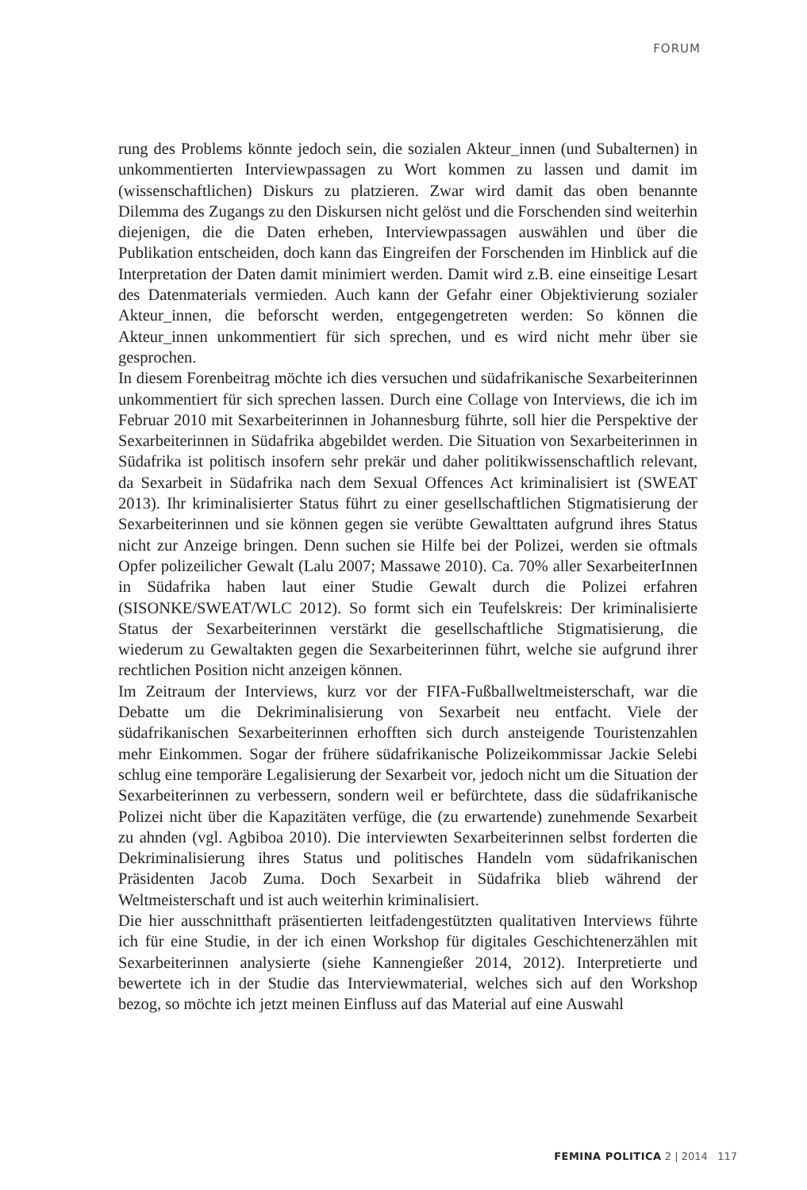FORUM
rung des Problems könnte jedoch sein, die sozialen Akteur_innen (und Subalternen) in unkommentierten Interviewpassagen zu Wort kommen zu lassen und damit im (wissenschaftlichen) Diskurs zu platzieren. Zwar wird damit das oben benannte Dilemma des Zugangs zu den Diskursen nicht gelöst und die Forschenden sind weiterhin diejenigen, die die Daten erheben, Interviewpassagen auswählen und über die Publikation entscheiden, doch kann das Eingreifen der Forschenden im Hinblick auf die Interpretation der Daten damit minimiert werden. Damit wird z.B. eine einseitige Lesart des Datenmaterials vermieden. Auch kann der Gefahr einer Objektivierung sozialer Akteur_innen, die beforscht werden, entgegengetreten werden: So können die Akteur_innen unkommentiert für sich sprechen, und es wird nicht mehr über sie gesprochen.
In diesem Forenbeitrag möchte ich dies versuchen und südafrikanische Sexarbeiterinnen unkommentiert für sich sprechen lassen. Durch eine Collage von Interviews, die ich im Februar 2010 mit Sexarbeiterinnen in Johannesburg führte, soll hier die Perspektive der Sexarbeiterinnen in Südafrika abgebildet werden. Die Situation von Sexarbeiterinnen in Südafrika ist politisch insofern sehr prekär und daher politikwissenschaftlich relevant, da Sexarbeit in Südafrika nach dem Sexual Offences Act kriminalisiert ist (SWEAT 2013). Ihr kriminalisierter Status führt zu einer gesellschaftlichen Stigmatisierung der Sexarbeiterinnen und sie können gegen sie verübte Gewalttaten aufgrund ihres Status nicht zur Anzeige bringen. Denn suchen sie Hilfe bei der Polizei, werden sie oftmals Opfer polizeilicher Gewalt (Lalu 2007; Massawe 2010). Ca. 70% aller SexarbeiterInnen in Südafrika haben laut einer Studie Gewalt durch die Polizei erfahren (SISONKE/SWEAT/WLC 2012). So formt sich ein Teufelskreis: Der kriminalisierte Status der Sexarbeiterinnen verstärkt die gesellschaftliche Stigmatisierung, die wiederum zu Gewaltakten gegen die Sexarbeiterinnen führt, welche sie aufgrund ihrer rechtlichen Position nicht anzeigen können.
Im Zeitraum der Interviews, kurz vor der FIFA-Fußballweltmeisterschaft, war die Debatte um die Dekriminalisierung von Sexarbeit neu entfacht. Viele der südafrikanischen Sexarbeiterinnen erhofften sich durch ansteigende Touristenzahlen mehr Einkommen. Sogar der frühere südafrikanische Polizeikommissar Jackie Selebi schlug eine temporäre Legalisierung der Sexarbeit vor, jedoch nicht um die Situation der Sexarbeiterinnen zu verbessern, sondern weil er befürchtete, dass die südafrikanische Polizei nicht über die Kapazitäten verfüge, die (zu erwartende) zunehmende Sexarbeit zu ahnden (vgl. Agbiboa 2010). Die interviewten Sexarbeiterinnen selbst forderten die Dekriminalisierung ihres Status und politisches Handeln vom südafrikanischen Präsidenten Jacob Zuma. Doch Sexarbeit in Südafrika blieb während der Weltmeisterschaft und ist auch weiterhin kriminalisiert.
Die hier ausschnitthaft präsentierten leitfadengestützten qualitativen Interviews führte ich für eine Studie, in der ich einen Workshop für digitales Geschichtenerzählen mit Sexarbeiterinnen analysierte (siehe Kannengießer 2014, 2012). Interpretierte und bewertete ich in der Studie das Interviewmaterial, welches sich auf den Workshop bezog, so möchte ich jetzt meinen Einfluss auf das Material auf eine Auswahl
FEMINA POLITICA 2 | 2014 117